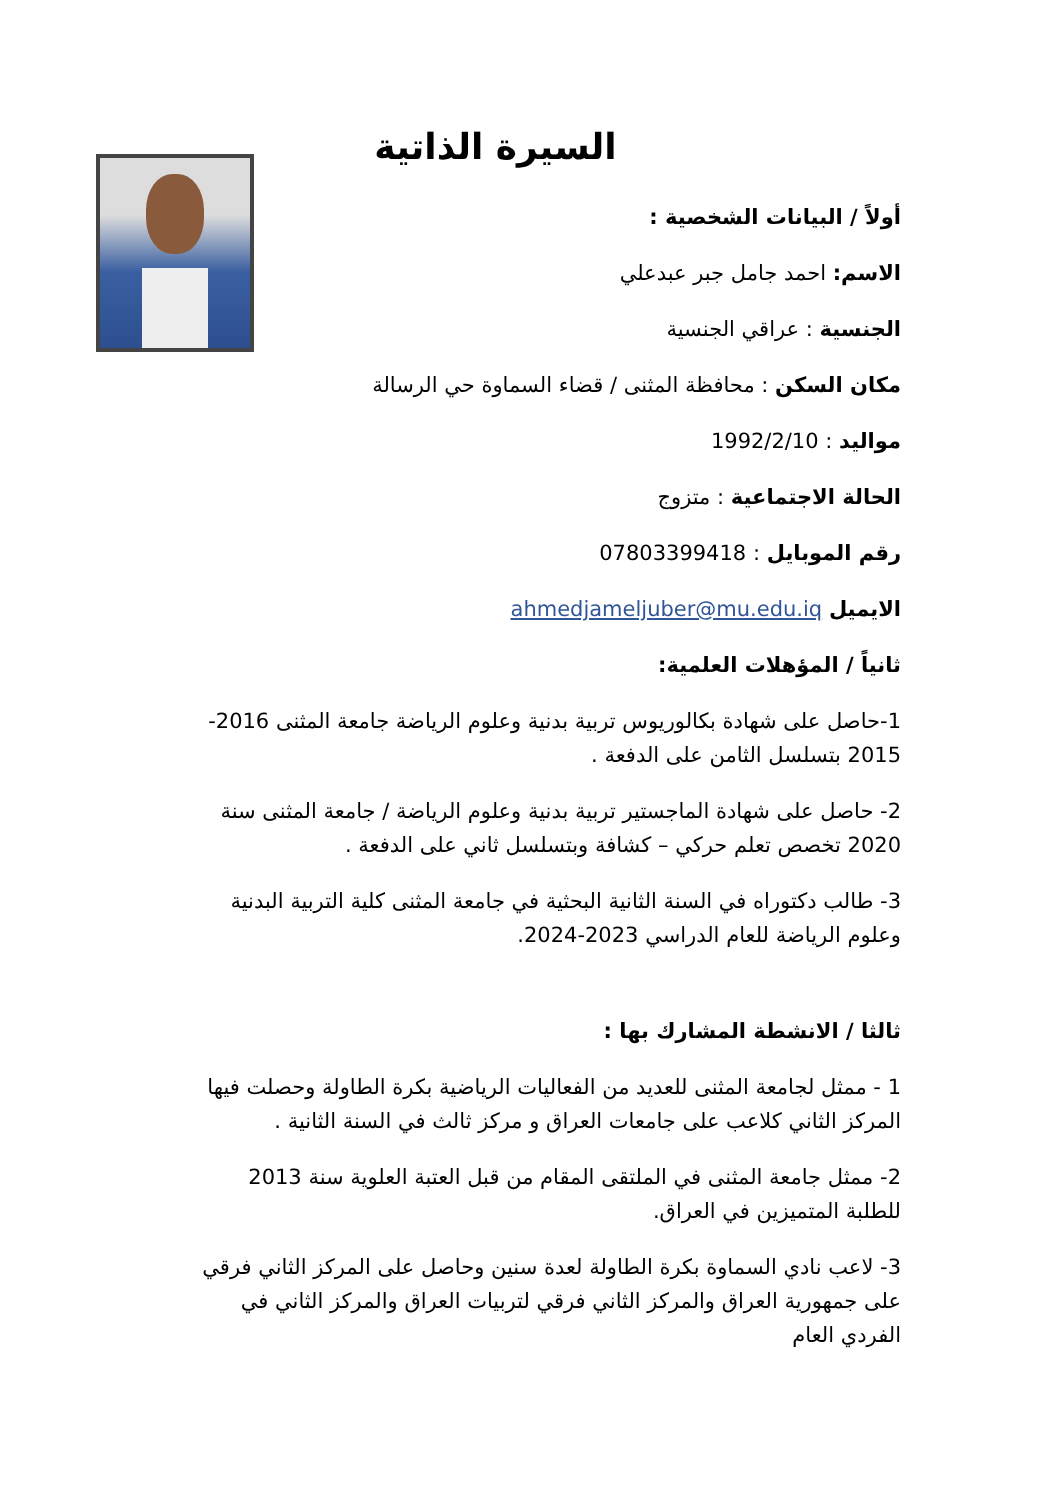السيرة الذاتية
أولاً / البيانات الشخصية :
الاسم: احمد جامل جبر عبدعلي
الجنسية : عراقي الجنسية
مكان السكن : محافظة المثنى / قضاء السماوة حي الرسالة
مواليد : 1992/2/10
الحالة الاجتماعية : متزوج
رقم الموبايل : 07803399418
الايميل ahmedjameljuber@mu.edu.iq
ثانياً / المؤهلات العلمية:
1-حاصل على شهادة بكالوريوس تربية بدنية وعلوم الرياضة جامعة المثنى 2016-2015 بتسلسل الثامن على الدفعة .
2- حاصل على شهادة الماجستير تربية بدنية وعلوم الرياضة / جامعة المثنى سنة 2020 تخصص تعلم حركي – كشافة وبتسلسل ثاني على الدفعة .
3- طالب دكتوراه في السنة الثانية البحثية في جامعة المثنى كلية التربية البدنية وعلوم الرياضة للعام الدراسي 2023-2024.
ثالثا / الانشطة المشارك بها :
1 - ممثل لجامعة المثنى للعديد من الفعاليات الرياضية بكرة الطاولة وحصلت فيها المركز الثاني كلاعب على جامعات العراق و مركز ثالث في السنة الثانية .
2- ممثل جامعة المثنى في الملتقى المقام من قبل العتبة العلوية سنة 2013 للطلبة المتميزين في العراق.
3- لاعب نادي السماوة بكرة الطاولة لعدة سنين وحاصل على المركز الثاني فرقي على جمهورية العراق والمركز الثاني فرقي لتربيات العراق والمركز الثاني في الفردي العام